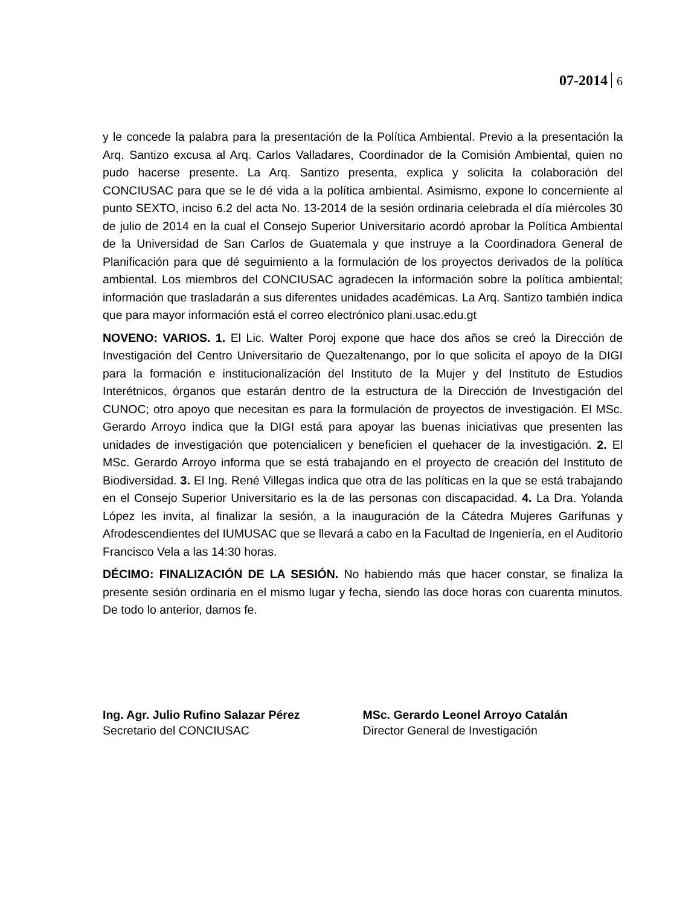07-2014 6
y le concede la palabra para la presentación de la Política Ambiental. Previo a la presentación la Arq. Santizo excusa al Arq. Carlos Valladares, Coordinador de la Comisión Ambiental, quien no pudo hacerse presente. La Arq. Santizo presenta, explica y solicita la colaboración del CONCIUSAC para que se le dé vida a la política ambiental. Asimismo, expone lo concerniente al punto SEXTO, inciso 6.2 del acta No. 13-2014 de la sesión ordinaria celebrada el día miércoles 30 de julio de 2014 en la cual el Consejo Superior Universitario acordó aprobar la Política Ambiental de la Universidad de San Carlos de Guatemala y que instruye a la Coordinadora General de Planificación para que dé seguimiento a la formulación de los proyectos derivados de la política ambiental. Los miembros del CONCIUSAC agradecen la información sobre la política ambiental; información que trasladarán a sus diferentes unidades académicas. La Arq. Santizo también indica que para mayor información está el correo electrónico plani.usac.edu.gt
NOVENO: VARIOS. 1. El Lic. Walter Poroj expone que hace dos años se creó la Dirección de Investigación del Centro Universitario de Quezaltenango, por lo que solicita el apoyo de la DIGI para la formación e institucionalización del Instituto de la Mujer y del Instituto de Estudios Interétnicos, órganos que estarán dentro de la estructura de la Dirección de Investigación del CUNOC; otro apoyo que necesitan es para la formulación de proyectos de investigación. El MSc. Gerardo Arroyo indica que la DIGI está para apoyar las buenas iniciativas que presenten las unidades de investigación que potencialicen y beneficien el quehacer de la investigación. 2. El MSc. Gerardo Arroyo informa que se está trabajando en el proyecto de creación del Instituto de Biodiversidad. 3. El Ing. René Villegas indica que otra de las políticas en la que se está trabajando en el Consejo Superior Universitario es la de las personas con discapacidad. 4. La Dra. Yolanda López les invita, al finalizar la sesión, a la inauguración de la Cátedra Mujeres Garífunas y Afrodescendientes del IUMUSAC que se llevará a cabo en la Facultad de Ingeniería, en el Auditorio Francisco Vela a las 14:30 horas.
DÉCIMO: FINALIZACIÓN DE LA SESIÓN. No habiendo más que hacer constar, se finaliza la presente sesión ordinaria en el mismo lugar y fecha, siendo las doce horas con cuarenta minutos. De todo lo anterior, damos fe.
Ing. Agr. Julio Rufino Salazar Pérez
Secretario del CONCIUSAC
MSc. Gerardo Leonel Arroyo Catalán
Director General de Investigación